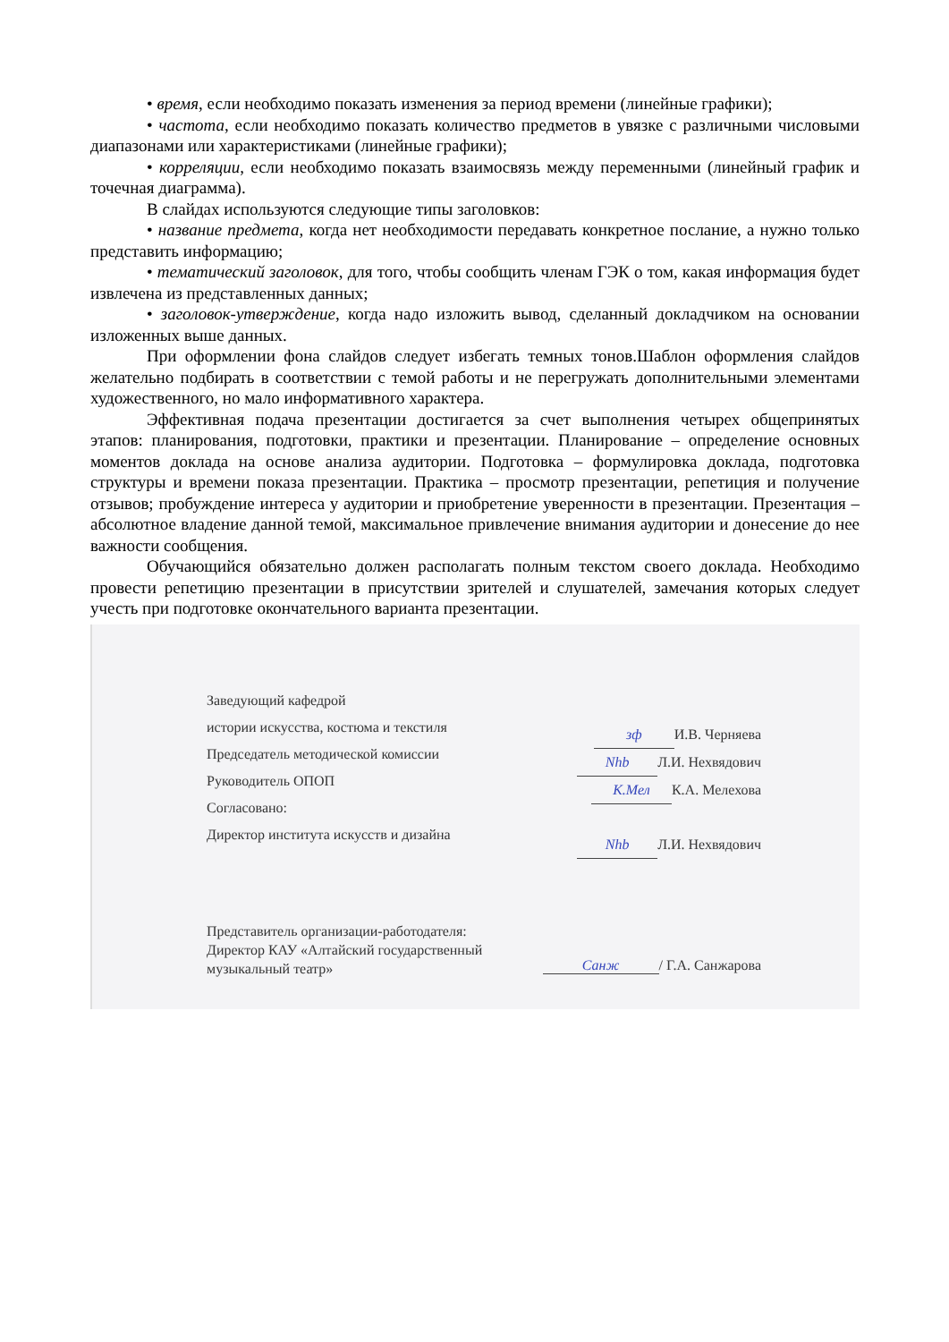• время, если необходимо показать изменения за период времени (линейные графики);
• частота, если необходимо показать количество предметов в увязке с различными числовыми диапазонами или характеристиками (линейные графики);
• корреляции, если необходимо показать взаимосвязь между переменными (линейный график и точечная диаграмма).
В слайдах используются следующие типы заголовков:
• название предмета, когда нет необходимости передавать конкретное послание, а нужно только представить информацию;
• тематический заголовок, для того, чтобы сообщить членам ГЭК о том, какая информация будет извлечена из представленных данных;
• заголовок-утверждение, когда надо изложить вывод, сделанный докладчиком на основании изложенных выше данных.
При оформлении фона слайдов следует избегать темных тонов.Шаблон оформления слайдов желательно подбирать в соответствии с темой работы и не перегружать дополнительными элементами художественного, но мало информативного характера.
Эффективная подача презентации достигается за счет выполнения четырех общепринятых этапов: планирования, подготовки, практики и презентации. Планирование – определение основных моментов доклада на основе анализа аудитории. Подготовка – формулировка доклада, подготовка структуры и времени показа презентации. Практика – просмотр презентации, репетиция и получение отзывов; пробуждение интереса у аудитории и приобретение уверенности в презентации. Презентация – абсолютное владение данной темой, максимальное привлечение внимания аудитории и донесение до нее важности сообщения.
Обучающийся обязательно должен располагать полным текстом своего доклада. Необходимо провести репетицию презентации в присутствии зрителей и слушателей, замечания которых следует учесть при подготовке окончательного варианта презентации.
Заведующий кафедрой
истории искусства, костюма и текстиля
Председатель методической комиссии
Руководитель ОПОП
Согласовано:
Директор института искусств и дизайна
зф И.В. Черняева
Nhb Л.И. Нехвядович
К.Мел К.А. Мелехова
Nhb Л.И. Нехвядович
Представитель организации-работодателя:
Директор КАУ «Алтайский государственный
музыкальный театр»
Санж / Г.А. Санжарова